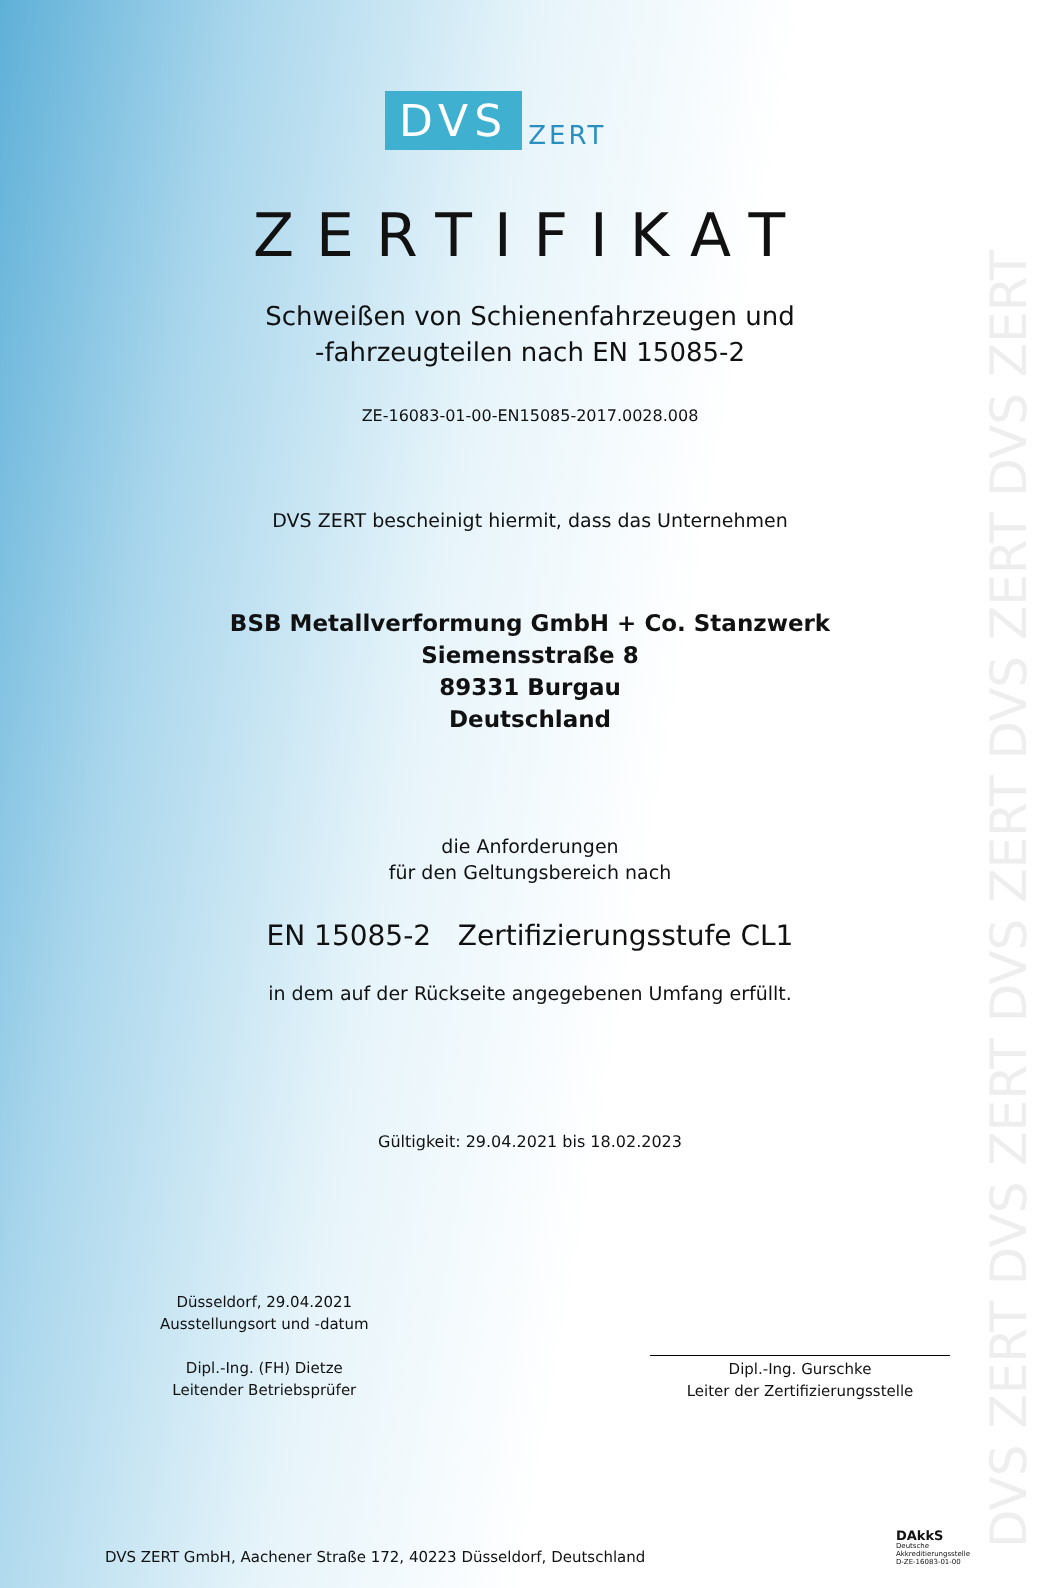DVS ZERT DVS ZERT DVS ZERT DVS ZERT DVS ZERT
DVS ZERT
ZERTIFIKAT
Schweißen von Schienenfahrzeugen und
-fahrzeugteilen nach EN 15085-2
ZE-16083-01-00-EN15085-2017.0028.008
DVS ZERT bescheinigt hiermit, dass das Unternehmen
BSB Metallverformung GmbH + Co. Stanzwerk
Siemensstraße 8
89331 Burgau
Deutschland
die Anforderungen
für den Geltungsbereich nach
EN 15085-2 Zertifizierungsstufe CL1
in dem auf der Rückseite angegebenen Umfang erfüllt.
Gültigkeit: 29.04.2021 bis 18.02.2023
Düsseldorf, 29.04.2021
Ausstellungsort und -datum
Dipl.-Ing. (FH) Dietze
Leitender Betriebsprüfer
Dipl.-Ing. Gurschke
Leiter der Zertifizierungsstelle
DVS ZERT GmbH, Aachener Straße 172, 40223 Düsseldorf, Deutschland
DAkkS
Deutsche
Akkreditierungsstelle
D-ZE-16083-01-00